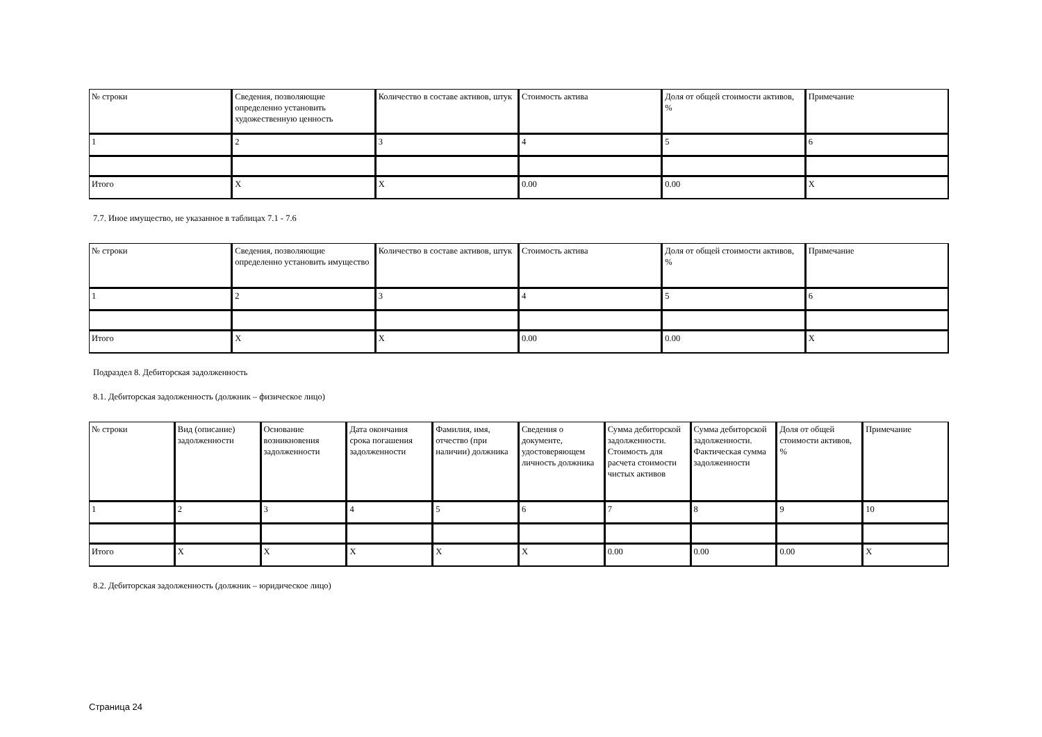| № строки | Сведения, позволяющие определенно установить художественную ценность | Количество в составе активов, штук | Стоимость актива | Доля от общей стоимости активов, % | Примечание |
| 1 | 2 | 3 | 4 | 5 | 6 |
| Итого | X | X | 0.00 | 0.00 | X |
7.7. Иное имущество, не указанное в таблицах 7.1 - 7.6
| № строки | Сведения, позволяющие определенно установить имущество | Количество в составе активов, штук | Стоимость актива | Доля от общей стоимости активов, % | Примечание |
| 1 | 2 | 3 | 4 | 5 | 6 |
| Итого | X | X | 0.00 | 0.00 | X |
Подраздел 8. Дебиторская задолженность
8.1. Дебиторская задолженность (должник – физическое лицо)
| № строки | Вид (описание) задолженности | Основание возникновения задолженности | Дата окончания срока погашения задолженности | Фамилия, имя, отчество (при наличии) должника | Сведения о документе, удостоверяющем личность должника | Сумма дебиторской задолженности. Стоимость для расчета стоимости чистых активов | Сумма дебиторской задолженности. Фактическая сумма задолженности | Доля от общей стоимости активов, % | Примечание |
| 1 | 2 | 3 | 4 | 5 | 6 | 7 | 8 | 9 | 10 |
| Итого | X | X | X | X | X | 0.00 | 0.00 | 0.00 | X |
8.2. Дебиторская задолженность (должник – юридическое лицо)
Страница 24